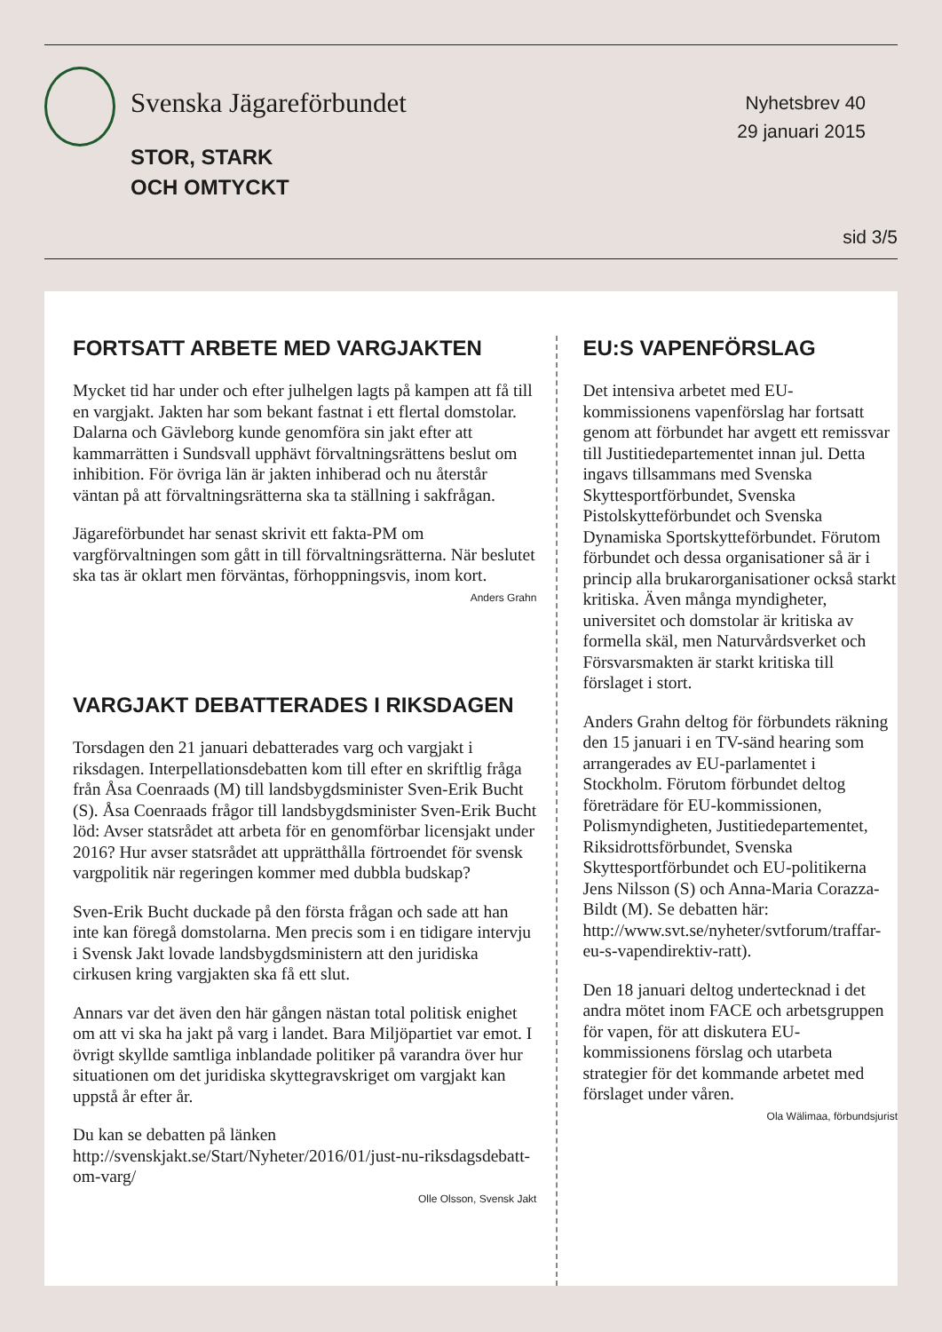Svenska Jägareförbundet
STOR, STARK
OCH OMTYCKT
Nyhetsbrev 40
29 januari 2015
sid 3/5
FORTSATT ARBETE MED VARGJAKTEN
Mycket tid har under och efter julhelgen lagts på kampen att få till en vargjakt. Jakten har som bekant fastnat i ett flertal domstolar. Dalarna och Gävleborg kunde genomföra sin jakt efter att kammarrätten i Sundsvall upphävt förvaltningsrättens beslut om inhibition. För övriga län är jakten inhiberad och nu återstår väntan på att förvaltningsrätterna ska ta ställning i sakfrågan.
Jägareförbundet har senast skrivit ett fakta-PM om vargförvaltningen som gått in till förvaltningsrätterna. När beslutet ska tas är oklart men förväntas, förhoppningsvis, inom kort.
Anders Grahn
VARGJAKT DEBATTERADES I RIKSDAGEN
Torsdagen den 21 januari debatterades varg och vargjakt i riksdagen. Interpellationsdebatten kom till efter en skriftlig fråga från Åsa Coenraads (M) till landsbygdsminister Sven-Erik Bucht (S). Åsa Coenraads frågor till landsbygdsminister Sven-Erik Bucht löd: Avser statsrådet att arbeta för en genomförbar licensjakt under 2016? Hur avser statsrådet att upprätthålla förtroendet för svensk vargpolitik när regeringen kommer med dubbla budskap?
Sven-Erik Bucht duckade på den första frågan och sade att han inte kan föregå domstolarna. Men precis som i en tidigare intervju i Svensk Jakt lovade landsbygdsministern att den juridiska cirkusen kring vargjakten ska få ett slut.
Annars var det även den här gången nästan total politisk enighet om att vi ska ha jakt på varg i landet. Bara Miljöpartiet var emot. I övrigt skyllde samtliga inblandade politiker på varandra över hur situationen om det juridiska skyttegravskriget om vargjakt kan uppstå år efter år.
Du kan se debatten på länken http://svenskjakt.se/Start/Nyheter/2016/01/just-nu-riksdagsdebatt-om-varg/
Olle Olsson, Svensk Jakt
EU:S VAPENFÖRSLAG
Det intensiva arbetet med EU-kommissionens vapenförslag har fortsatt genom att förbundet har avgett ett remissvar till Justitiedepartementet innan jul. Detta ingavs tillsammans med Svenska Skyttesportförbundet, Svenska Pistolskytteförbundet och Svenska Dynamiska Sportskytteförbundet. Förutom förbundet och dessa organisationer så är i princip alla brukarorganisationer också starkt kritiska. Även många myndigheter, universitet och domstolar är kritiska av formella skäl, men Naturvårdsverket och Försvarsmakten är starkt kritiska till förslaget i stort.
Anders Grahn deltog för förbundets räkning den 15 januari i en TV-sänd hearing som arrangerades av EU-parlamentet i Stockholm. Förutom förbundet deltog företrädare för EU-kommissionen, Polismyndigheten, Justitiedepartementet, Riksidrottsförbundet, Svenska Skyttesportförbundet och EU-politikerna Jens Nilsson (S) och Anna-Maria Corazza-Bildt (M). Se debatten här: http://www.svt.se/nyheter/svtforum/traffar-eu-s-vapendirektiv-ratt).
Den 18 januari deltog undertecknad i det andra mötet inom FACE och arbetsgruppen för vapen, för att diskutera EU-kommissionens förslag och utarbeta strategier för det kommande arbetet med förslaget under våren.
Ola Wälimaa, förbundsjurist